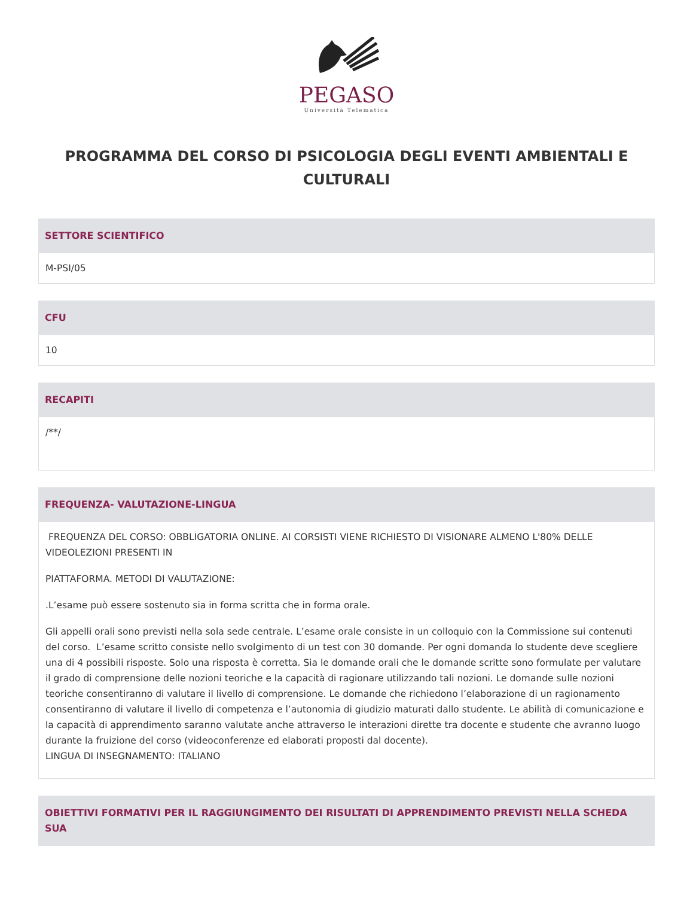PEGASO
Università Telematica
PROGRAMMA DEL CORSO DI PSICOLOGIA DEGLI EVENTI AMBIENTALI E CULTURALI
SETTORE SCIENTIFICO
M-PSI/05
CFU
10
RECAPITI
/**/
FREQUENZA- VALUTAZIONE-LINGUA
FREQUENZA DEL CORSO: OBBLIGATORIA ONLINE. AI CORSISTI VIENE RICHIESTO DI VISIONARE ALMENO L'80% DELLE VIDEOLEZIONI PRESENTI IN
PIATTAFORMA. METODI DI VALUTAZIONE:
.L’esame può essere sostenuto sia in forma scritta che in forma orale.
Gli appelli orali sono previsti nella sola sede centrale. L’esame orale consiste in un colloquio con la Commissione sui contenuti del corso. L’esame scritto consiste nello svolgimento di un test con 30 domande. Per ogni domanda lo studente deve scegliere una di 4 possibili risposte. Solo una risposta è corretta. Sia le domande orali che le domande scritte sono formulate per valutare il grado di comprensione delle nozioni teoriche e la capacità di ragionare utilizzando tali nozioni. Le domande sulle nozioni teoriche consentiranno di valutare il livello di comprensione. Le domande che richiedono l’elaborazione di un ragionamento consentiranno di valutare il livello di competenza e l’autonomia di giudizio maturati dallo studente. Le abilità di comunicazione e la capacità di apprendimento saranno valutate anche attraverso le interazioni dirette tra docente e studente che avranno luogo durante la fruizione del corso (videoconferenze ed elaborati proposti dal docente).
LINGUA DI INSEGNAMENTO: ITALIANO
OBIETTIVI FORMATIVI PER IL RAGGIUNGIMENTO DEI RISULTATI DI APPRENDIMENTO PREVISTI NELLA SCHEDA SUA